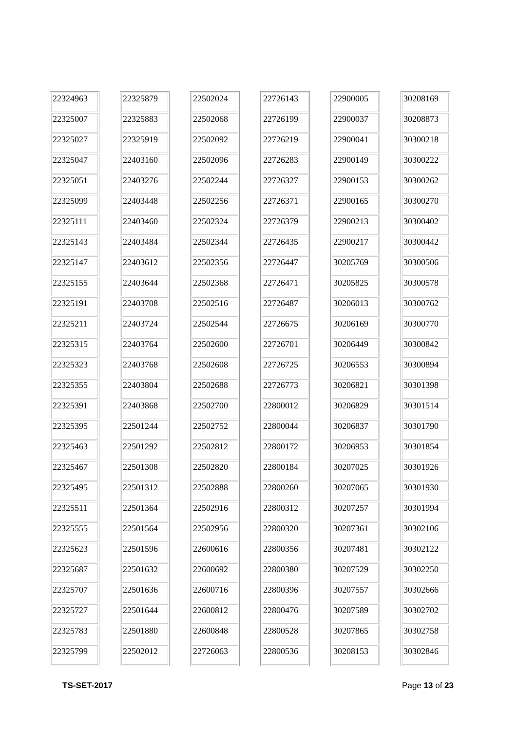| 22324963 |
| 22325007 |
| 22325027 |
| 22325047 |
| 22325051 |
| 22325099 |
| 22325111 |
| 22325143 |
| 22325147 |
| 22325155 |
| 22325191 |
| 22325211 |
| 22325315 |
| 22325323 |
| 22325355 |
| 22325391 |
| 22325395 |
| 22325463 |
| 22325467 |
| 22325495 |
| 22325511 |
| 22325555 |
| 22325623 |
| 22325687 |
| 22325707 |
| 22325727 |
| 22325783 |
| 22325799 |
| 22325879 |
| 22325883 |
| 22325919 |
| 22403160 |
| 22403276 |
| 22403448 |
| 22403460 |
| 22403484 |
| 22403612 |
| 22403644 |
| 22403708 |
| 22403724 |
| 22403764 |
| 22403768 |
| 22403804 |
| 22403868 |
| 22501244 |
| 22501292 |
| 22501308 |
| 22501312 |
| 22501364 |
| 22501564 |
| 22501596 |
| 22501632 |
| 22501636 |
| 22501644 |
| 22501880 |
| 22502012 |
| 22502024 |
| 22502068 |
| 22502092 |
| 22502096 |
| 22502244 |
| 22502256 |
| 22502324 |
| 22502344 |
| 22502356 |
| 22502368 |
| 22502516 |
| 22502544 |
| 22502600 |
| 22502608 |
| 22502688 |
| 22502700 |
| 22502752 |
| 22502812 |
| 22502820 |
| 22502888 |
| 22502916 |
| 22502956 |
| 22600616 |
| 22600692 |
| 22600716 |
| 22600812 |
| 22600848 |
| 22726063 |
| 22726143 |
| 22726199 |
| 22726219 |
| 22726283 |
| 22726327 |
| 22726371 |
| 22726379 |
| 22726435 |
| 22726447 |
| 22726471 |
| 22726487 |
| 22726675 |
| 22726701 |
| 22726725 |
| 22726773 |
| 22800012 |
| 22800044 |
| 22800172 |
| 22800184 |
| 22800260 |
| 22800312 |
| 22800320 |
| 22800356 |
| 22800380 |
| 22800396 |
| 22800476 |
| 22800528 |
| 22800536 |
| 22900005 |
| 22900037 |
| 22900041 |
| 22900149 |
| 22900153 |
| 22900165 |
| 22900213 |
| 22900217 |
| 30205769 |
| 30205825 |
| 30206013 |
| 30206169 |
| 30206449 |
| 30206553 |
| 30206821 |
| 30206829 |
| 30206837 |
| 30206953 |
| 30207025 |
| 30207065 |
| 30207257 |
| 30207361 |
| 30207481 |
| 30207529 |
| 30207557 |
| 30207589 |
| 30207865 |
| 30208153 |
| 30208169 |
| 30208873 |
| 30300218 |
| 30300222 |
| 30300262 |
| 30300270 |
| 30300402 |
| 30300442 |
| 30300506 |
| 30300578 |
| 30300762 |
| 30300770 |
| 30300842 |
| 30300894 |
| 30301398 |
| 30301514 |
| 30301790 |
| 30301854 |
| 30301926 |
| 30301930 |
| 30301994 |
| 30302106 |
| 30302122 |
| 30302250 |
| 30302666 |
| 30302702 |
| 30302758 |
| 30302846 |
TS-SET-2017 Page 13 of 23